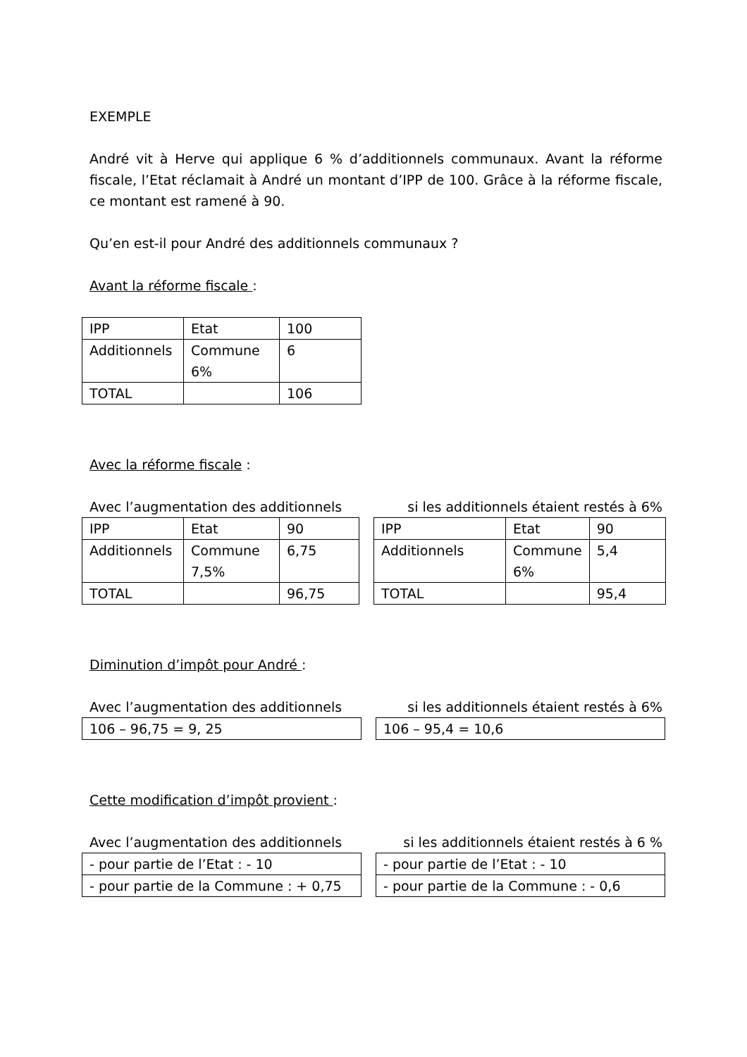EXEMPLE
André vit à Herve qui applique 6 % d’additionnels communaux. Avant la réforme fiscale, l’Etat réclamait à André un montant d’IPP de 100. Grâce à la réforme fiscale, ce montant est ramené à 90.
Qu’en est-il pour André des additionnels communaux ?
Avant la réforme fiscale :
| IPP | Etat | 100 |
| Additionnels | Commune 6% | 6 |
| TOTAL | | 106 |
Avec la réforme fiscale :
Avec l’augmentation des additionnels si les additionnels étaient restés à 6%
| IPP | Etat | 90 | | IPP | Etat | 90 |
| Additionnels | Commune 7,5% | 6,75 | | Additionnels | Commune 6% | 5,4 |
| TOTAL | | 96,75 | | TOTAL | | 95,4 |
Diminution d’impôt pour André :
Avec l’augmentation des additionnels si les additionnels étaient restés à 6%
| 106 – 96,75 = 9, 25 | | 106 – 95,4 = 10,6 |
Cette modification d’impôt provient :
Avec l’augmentation des additionnels si les additionnels étaient restés à 6 %
| - pour partie de l’Etat : - 10 | | - pour partie de l’Etat : - 10 |
| - pour partie de la Commune : + 0,75 | | - pour partie de la Commune : - 0,6 |